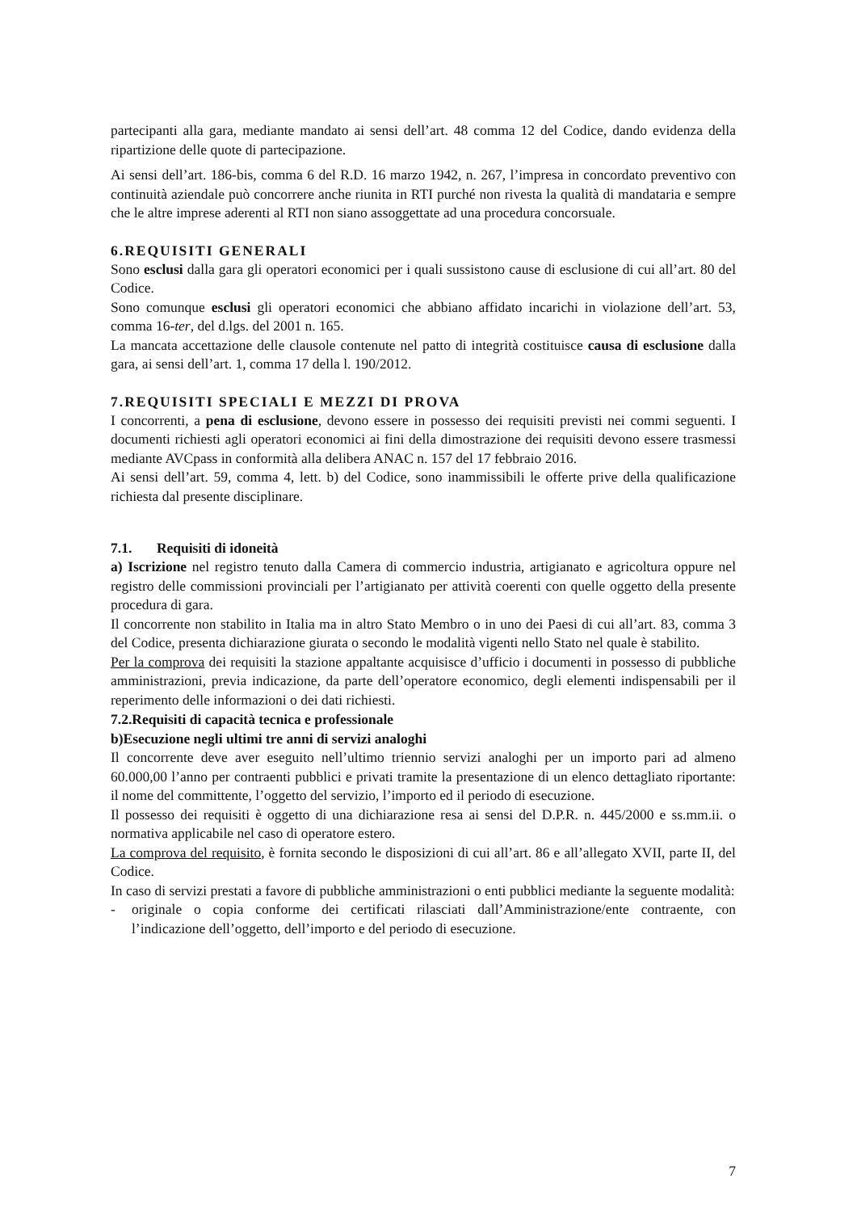partecipanti alla gara, mediante mandato ai sensi dell’art. 48 comma 12 del Codice, dando evidenza della ripartizione delle quote di partecipazione.
Ai sensi dell’art. 186-bis, comma 6 del R.D. 16 marzo 1942, n. 267, l’impresa in concordato preventivo con continuità aziendale può concorrere anche riunita in RTI purché non rivesta la qualità di mandataria e sempre che le altre imprese aderenti al RTI non siano assoggettate ad una procedura concorsuale.
6.REQUISITI GENERALI
Sono esclusi dalla gara gli operatori economici per i quali sussistono cause di esclusione di cui all’art. 80 del Codice.
Sono comunque esclusi gli operatori economici che abbiano affidato incarichi in violazione dell’art. 53, comma 16-ter, del d.lgs. del 2001 n. 165.
La mancata accettazione delle clausole contenute nel patto di integrità costituisce causa di esclusione dalla gara, ai sensi dell’art. 1, comma 17 della l. 190/2012.
7.REQUISITI SPECIALI E MEZZI DI PROVA
I concorrenti, a pena di esclusione, devono essere in possesso dei requisiti previsti nei commi seguenti. I documenti richiesti agli operatori economici ai fini della dimostrazione dei requisiti devono essere trasmessi mediante AVCpass in conformità alla delibera ANAC n. 157 del 17 febbraio 2016.
Ai sensi dell’art. 59, comma 4, lett. b) del Codice, sono inammissibili le offerte prive della qualificazione richiesta dal presente disciplinare.
7.1. Requisiti di idoneità
a) Iscrizione nel registro tenuto dalla Camera di commercio industria, artigianato e agricoltura oppure nel registro delle commissioni provinciali per l’artigianato per attività coerenti con quelle oggetto della presente procedura di gara.
Il concorrente non stabilito in Italia ma in altro Stato Membro o in uno dei Paesi di cui all’art. 83, comma 3 del Codice, presenta dichiarazione giurata o secondo le modalità vigenti nello Stato nel quale è stabilito.
Per la comprova dei requisiti la stazione appaltante acquisisce d’ufficio i documenti in possesso di pubbliche amministrazioni, previa indicazione, da parte dell’operatore economico, degli elementi indispensabili per il reperimento delle informazioni o dei dati richiesti.
7.2.Requisiti di capacità tecnica e professionale
b)Esecuzione negli ultimi tre anni di servizi analoghi
Il concorrente deve aver eseguito nell’ultimo triennio servizi analoghi per un importo pari ad almeno 60.000,00 l’anno per contraenti pubblici e privati tramite la presentazione di un elenco dettagliato riportante: il nome del committente, l’oggetto del servizio, l’importo ed il periodo di esecuzione.
Il possesso dei requisiti è oggetto di una dichiarazione resa ai sensi del D.P.R. n. 445/2000 e ss.mm.ii. o normativa applicabile nel caso di operatore estero.
La comprova del requisito, è fornita secondo le disposizioni di cui all’art. 86 e all’allegato XVII, parte II, del Codice.
In caso di servizi prestati a favore di pubbliche amministrazioni o enti pubblici mediante la seguente modalità:
- originale o copia conforme dei certificati rilasciati dall’Amministrazione/ente contraente, con l’indicazione dell’oggetto, dell’importo e del periodo di esecuzione.
7